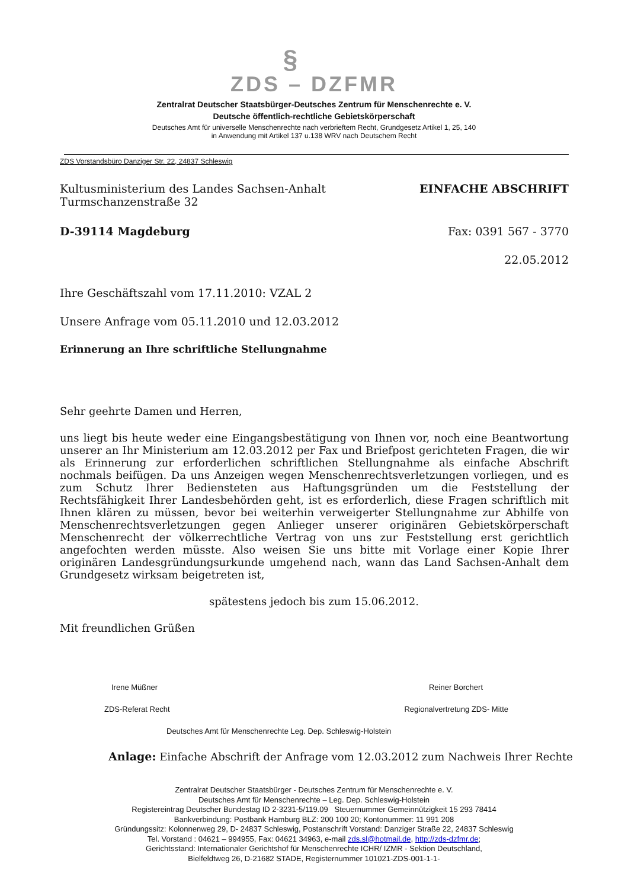§
ZDS – DZFMR
Zentralrat Deutscher Staatsbürger-Deutsches Zentrum für Menschenrechte e. V.
Deutsche öffentlich-rechtliche Gebietskörperschaft
Deutsches Amt für universelle Menschenrechte nach verbrieftem Recht, Grundgesetz Artikel 1, 25, 140
in Anwendung mit Artikel 137 u.138 WRV nach Deutschem Recht
ZDS Vorstandsbüro Danziger Str. 22, 24837 Schleswig
Kultusministerium des Landes Sachsen-Anhalt
Turmschanzenstraße 32
EINFACHE ABSCHRIFT
D-39114 Magdeburg Fax: 0391 567 - 3770
22.05.2012
Ihre Geschäftszahl vom 17.11.2010: VZAL 2
Unsere Anfrage vom 05.11.2010 und 12.03.2012
Erinnerung an Ihre schriftliche Stellungnahme
Sehr geehrte Damen und Herren,
uns liegt bis heute weder eine Eingangsbestätigung von Ihnen vor, noch eine Beantwortung unserer an Ihr Ministerium am 12.03.2012 per Fax und Briefpost gerichteten Fragen, die wir als Erinnerung zur erforderlichen schriftlichen Stellungnahme als einfache Abschrift nochmals beifügen. Da uns Anzeigen wegen Menschenrechtsverletzungen vorliegen, und es zum Schutz Ihrer Bediensteten aus Haftungsgründen um die Feststellung der Rechtsfähigkeit Ihrer Landesbehörden geht, ist es erforderlich, diese Fragen schriftlich mit Ihnen klären zu müssen, bevor bei weiterhin verweigerter Stellungnahme zur Abhilfe von Menschenrechtsverletzungen gegen Anlieger unserer originären Gebietskörperschaft Menschenrecht der völkerrechtliche Vertrag von uns zur Feststellung erst gerichtlich angefochten werden müsste. Also weisen Sie uns bitte mit Vorlage einer Kopie Ihrer originären Landesgründungsurkunde umgehend nach, wann das Land Sachsen-Anhalt dem Grundgesetz wirksam beigetreten ist,
spätestens jedoch bis zum 15.06.2012.
Mit freundlichen Grüßen
Irene Müßner Reiner Borchert
ZDS-Referat Recht Regionalvertretung ZDS- Mitte
Deutsches Amt für Menschenrechte Leg. Dep. Schleswig-Holstein
Anlage: Einfache Abschrift der Anfrage vom 12.03.2012 zum Nachweis Ihrer Rechte
Zentralrat Deutscher Staatsbürger - Deutsches Zentrum für Menschenrechte e. V.
Deutsches Amt für Menschenrechte – Leg. Dep. Schleswig-Holstein
Registereintrag Deutscher Bundestag ID 2-3231-5/119.09 Steuernummer Gemeinnützigkeit 15 293 78414
Bankverbindung: Postbank Hamburg BLZ: 200 100 20; Kontonummer: 11 991 208
Gründungssitz: Kolonnenweg 29, D- 24837 Schleswig, Postanschrift Vorstand: Danziger Straße 22, 24837 Schleswig
Tel. Vorstand : 04621 – 994955, Fax: 04621 34963, e-mail zds.sl@hotmail.de, http://zds-dzfmr.de;
Gerichtsstand: Internationaler Gerichtshof für Menschenrechte ICHR/ IZMR - Sektion Deutschland,
Bielfeldtweg 26, D-21682 STADE, Registernummer 101021-ZDS-001-1-1-